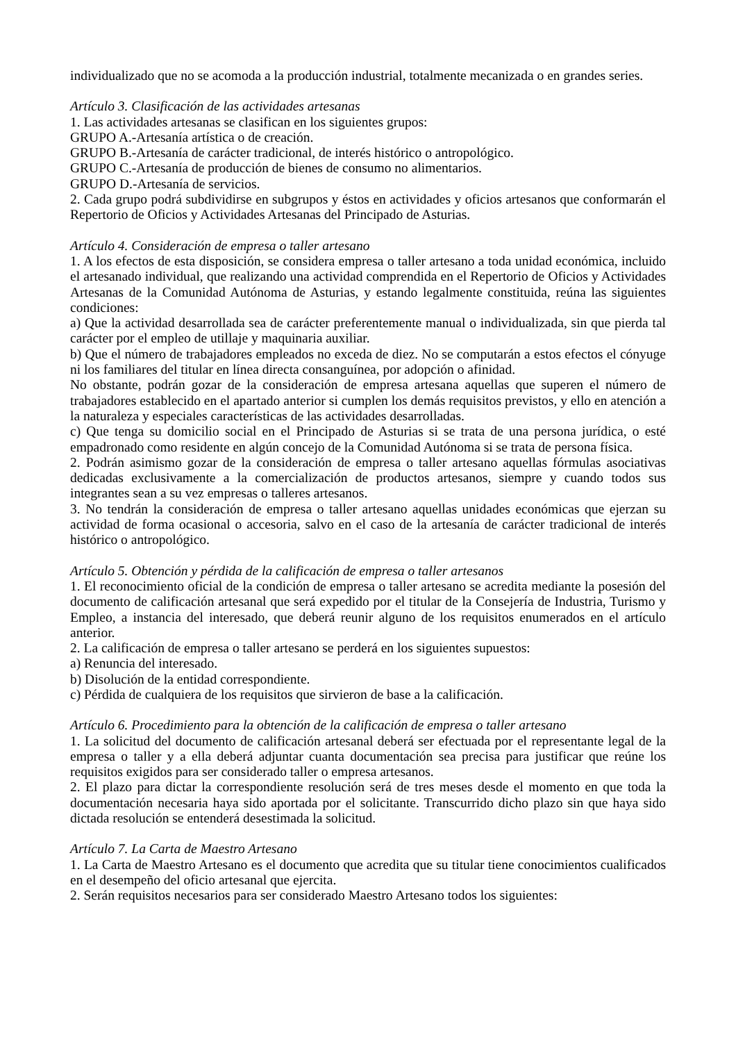individualizado que no se acomoda a la producción industrial, totalmente mecanizada o en grandes series.
Artículo 3. Clasificación de las actividades artesanas
1. Las actividades artesanas se clasifican en los siguientes grupos:
GRUPO A.-Artesanía artística o de creación.
GRUPO B.-Artesanía de carácter tradicional, de interés histórico o antropológico.
GRUPO C.-Artesanía de producción de bienes de consumo no alimentarios.
GRUPO D.-Artesanía de servicios.
2. Cada grupo podrá subdividirse en subgrupos y éstos en actividades y oficios artesanos que conformarán el Repertorio de Oficios y Actividades Artesanas del Principado de Asturias.
Artículo 4. Consideración de empresa o taller artesano
1. A los efectos de esta disposición, se considera empresa o taller artesano a toda unidad económica, incluido el artesanado individual, que realizando una actividad comprendida en el Repertorio de Oficios y Actividades Artesanas de la Comunidad Autónoma de Asturias, y estando legalmente constituida, reúna las siguientes condiciones:
a) Que la actividad desarrollada sea de carácter preferentemente manual o individualizada, sin que pierda tal carácter por el empleo de utillaje y maquinaria auxiliar.
b) Que el número de trabajadores empleados no exceda de diez. No se computarán a estos efectos el cónyuge ni los familiares del titular en línea directa consanguínea, por adopción o afinidad.
No obstante, podrán gozar de la consideración de empresa artesana aquellas que superen el número de trabajadores establecido en el apartado anterior si cumplen los demás requisitos previstos, y ello en atención a la naturaleza y especiales características de las actividades desarrolladas.
c) Que tenga su domicilio social en el Principado de Asturias si se trata de una persona jurídica, o esté empadronado como residente en algún concejo de la Comunidad Autónoma si se trata de persona física.
2. Podrán asimismo gozar de la consideración de empresa o taller artesano aquellas fórmulas asociativas dedicadas exclusivamente a la comercialización de productos artesanos, siempre y cuando todos sus integrantes sean a su vez empresas o talleres artesanos.
3. No tendrán la consideración de empresa o taller artesano aquellas unidades económicas que ejerzan su actividad de forma ocasional o accesoria, salvo en el caso de la artesanía de carácter tradicional de interés histórico o antropológico.
Artículo 5. Obtención y pérdida de la calificación de empresa o taller artesanos
1. El reconocimiento oficial de la condición de empresa o taller artesano se acredita mediante la posesión del documento de calificación artesanal que será expedido por el titular de la Consejería de Industria, Turismo y Empleo, a instancia del interesado, que deberá reunir alguno de los requisitos enumerados en el artículo anterior.
2. La calificación de empresa o taller artesano se perderá en los siguientes supuestos:
a) Renuncia del interesado.
b) Disolución de la entidad correspondiente.
c) Pérdida de cualquiera de los requisitos que sirvieron de base a la calificación.
Artículo 6. Procedimiento para la obtención de la calificación de empresa o taller artesano
1. La solicitud del documento de calificación artesanal deberá ser efectuada por el representante legal de la empresa o taller y a ella deberá adjuntar cuanta documentación sea precisa para justificar que reúne los requisitos exigidos para ser considerado taller o empresa artesanos.
2. El plazo para dictar la correspondiente resolución será de tres meses desde el momento en que toda la documentación necesaria haya sido aportada por el solicitante. Transcurrido dicho plazo sin que haya sido dictada resolución se entenderá desestimada la solicitud.
Artículo 7. La Carta de Maestro Artesano
1. La Carta de Maestro Artesano es el documento que acredita que su titular tiene conocimientos cualificados en el desempeño del oficio artesanal que ejercita.
2. Serán requisitos necesarios para ser considerado Maestro Artesano todos los siguientes: